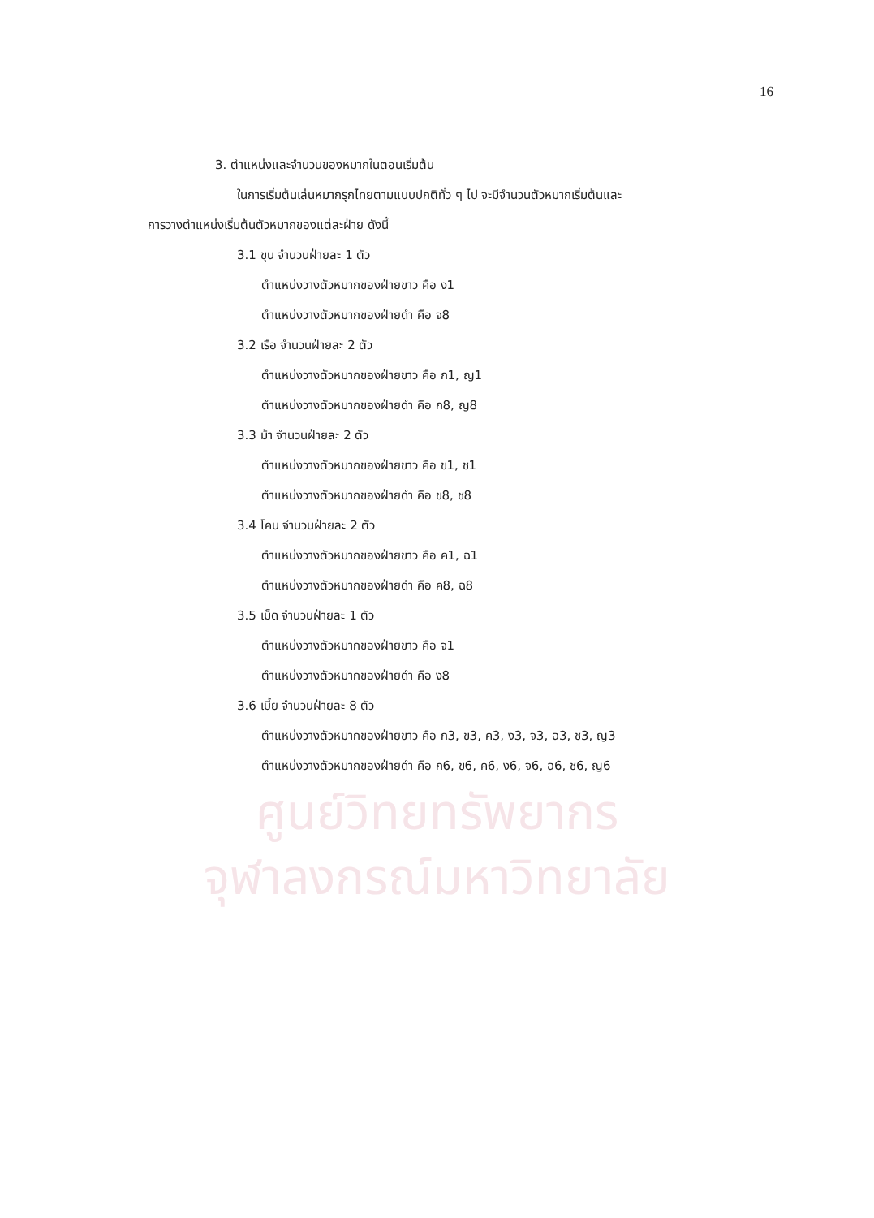ศูนย์วิทยทรัพยากร
จุฬาลงกรณ์มหาวิทยาลัย
16
3. ตำแหน่งและจำนวนของหมากในตอนเริ่มต้น
ในการเริ่มต้นเล่นหมากรุกไทยตามแบบปกติทั่ว ๆ ไป จะมีจำนวนตัวหมากเริ่มต้นและ
การวางตำแหน่งเริ่มต้นตัวหมากของแต่ละฝ่าย ดังนี้
3.1 ขุน จำนวนฝ่ายละ 1 ตัว
ตำแหน่งวางตัวหมากของฝ่ายขาว คือ ง1
ตำแหน่งวางตัวหมากของฝ่ายดำ คือ จ8
3.2 เรือ จำนวนฝ่ายละ 2 ตัว
ตำแหน่งวางตัวหมากของฝ่ายขาว คือ ก1, ญ1
ตำแหน่งวางตัวหมากของฝ่ายดำ คือ ก8, ญ8
3.3 ม้า จำนวนฝ่ายละ 2 ตัว
ตำแหน่งวางตัวหมากของฝ่ายขาว คือ ข1, ช1
ตำแหน่งวางตัวหมากของฝ่ายดำ คือ ข8, ช8
3.4 โคน จำนวนฝ่ายละ 2 ตัว
ตำแหน่งวางตัวหมากของฝ่ายขาว คือ ค1, ฉ1
ตำแหน่งวางตัวหมากของฝ่ายดำ คือ ค8, ฉ8
3.5 เม็ด จำนวนฝ่ายละ 1 ตัว
ตำแหน่งวางตัวหมากของฝ่ายขาว คือ จ1
ตำแหน่งวางตัวหมากของฝ่ายดำ คือ ง8
3.6 เบี้ย จำนวนฝ่ายละ 8 ตัว
ตำแหน่งวางตัวหมากของฝ่ายขาว คือ ก3, ข3, ค3, ง3, จ3, ฉ3, ช3, ญ3
ตำแหน่งวางตัวหมากของฝ่ายดำ คือ ก6, ข6, ค6, ง6, จ6, ฉ6, ช6, ญ6